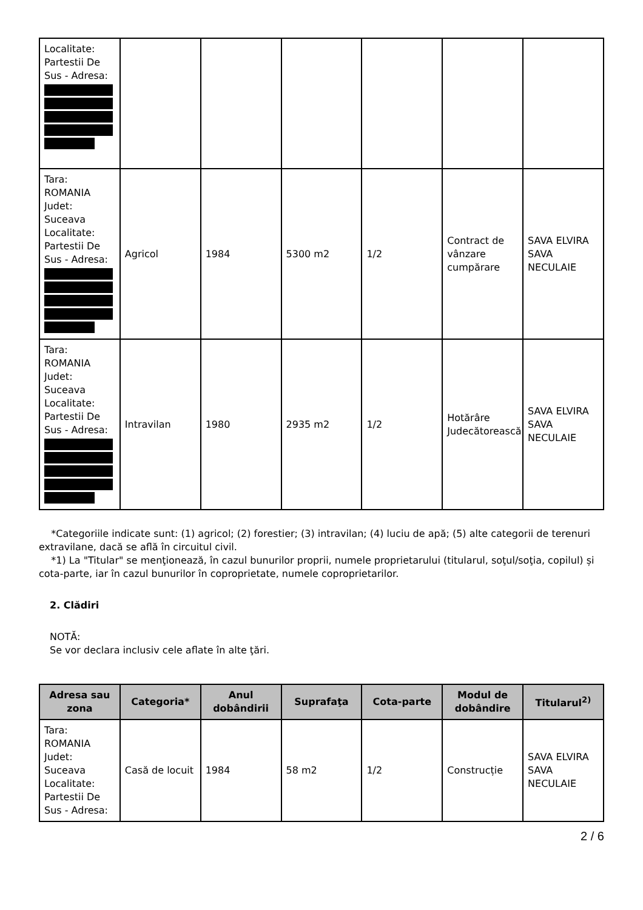| Localitate: Partestii De Sus - Adresa: | | | | | | |
| Tara: ROMANIA Judet: Suceava Localitate: Partestii De Sus - Adresa: | Agricol | 1984 | 5300 m2 | 1/2 | Contract de vânzare cumpărare | SAVA ELVIRA SAVA NECULAIE |
| Tara: ROMANIA Judet: Suceava Localitate: Partestii De Sus - Adresa: | Intravilan | 1980 | 2935 m2 | 1/2 | Hotărâre Judecătorească | SAVA ELVIRA SAVA NECULAIE |
*Categoriile indicate sunt: (1) agricol; (2) forestier; (3) intravilan; (4) luciu de apă; (5) alte categorii de terenuri extravilane, dacă se află în circuitul civil.
*1) La "Titular" se menţionează, în cazul bunurilor proprii, numele proprietarului (titularul, soţul/soţia, copilul) și cota-parte, iar în cazul bunurilor în coproprietate, numele coproprietarilor.
2. Clădiri
NOTĂ:
Se vor declara inclusiv cele aflate în alte ţări.
| Adresa sau zona | Categoria* | Anul dobândirii | Suprafaţa | Cota-parte | Modul de dobândire | Titularul<sup>2)</sup> |
| --- | --- | --- | --- | --- | --- | --- |
| Tara: ROMANIA Judet: Suceava Localitate: Partestii De Sus - Adresa: | Casă de locuit | 1984 | 58 m2 | 1/2 | Construcție | SAVA ELVIRA SAVA NECULAIE |
2 / 6